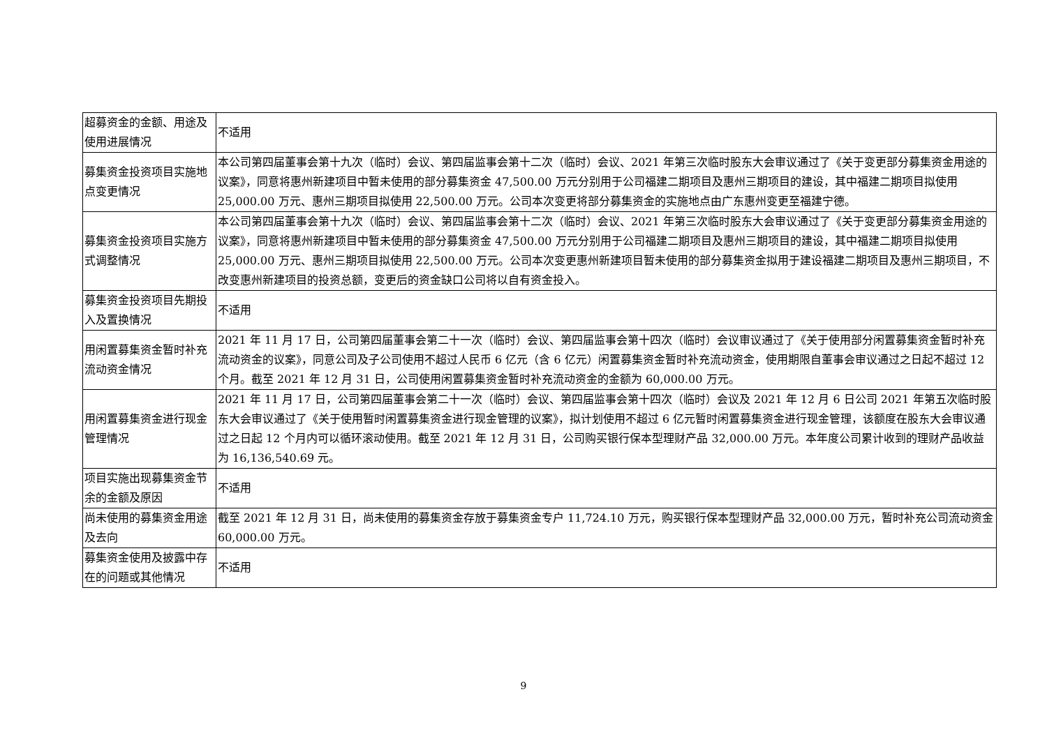| 超募资金的金额、用途及使用进展情况 | 不适用 |
| 募集资金投资项目实施地点变更情况 | 本公司第四届董事会第十九次（临时）会议、第四届监事会第十二次（临时）会议、2021 年第三次临时股东大会审议通过了《关于变更部分募集资金用途的议案》，同意将惠州新建项目中暂未使用的部分募集资金 47,500.00 万元分别用于公司福建二期项目及惠州三期项目的建设，其中福建二期项目拟使用 25,000.00 万元、惠州三期项目拟使用 22,500.00 万元。公司本次变更将部分募集资金的实施地点由广东惠州变更至福建宁德。 |
| 募集资金投资项目实施方式调整情况 | 本公司第四届董事会第十九次（临时）会议、第四届监事会第十二次（临时）会议、2021 年第三次临时股东大会审议通过了《关于变更部分募集资金用途的议案》，同意将惠州新建项目中暂未使用的部分募集资金 47,500.00 万元分别用于公司福建二期项目及惠州三期项目的建设，其中福建二期项目拟使用 25,000.00 万元、惠州三期项目拟使用 22,500.00 万元。公司本次变更惠州新建项目暂未使用的部分募集资金拟用于建设福建二期项目及惠州三期项目，不改变惠州新建项目的投资总额，变更后的资金缺口公司将以自有资金投入。 |
| 募集资金投资项目先期投入及置换情况 | 不适用 |
| 用闲置募集资金暂时补充流动资金情况 | 2021 年 11 月 17 日，公司第四届董事会第二十一次（临时）会议、第四届监事会第十四次（临时）会议审议通过了《关于使用部分闲置募集资金暂时补充流动资金的议案》，同意公司及子公司使用不超过人民币 6 亿元（含 6 亿元）闲置募集资金暂时补充流动资金，使用期限自董事会审议通过之日起不超过 12 个月。截至 2021 年 12 月 31 日，公司使用闲置募集资金暂时补充流动资金的金额为 60,000.00 万元。 |
| 用闲置募集资金进行现金管理情况 | 2021 年 11 月 17 日，公司第四届董事会第二十一次（临时）会议、第四届监事会第十四次（临时）会议及 2021 年 12 月 6 日公司 2021 年第五次临时股东大会审议通过了《关于使用暂时闲置募集资金进行现金管理的议案》，拟计划使用不超过 6 亿元暂时闲置募集资金进行现金管理，该额度在股东大会审议通过之日起 12 个月内可以循环滚动使用。截至 2021 年 12 月 31 日，公司购买银行保本型理财产品 32,000.00 万元。本年度公司累计收到的理财产品收益为 16,136,540.69 元。 |
| 项目实施出现募集资金节余的金额及原因 | 不适用 |
| 尚未使用的募集资金用途及去向 | 截至 2021 年 12 月 31 日，尚未使用的募集资金存放于募集资金专户 11,724.10 万元，购买银行保本型理财产品 32,000.00 万元，暂时补充公司流动资金 60,000.00 万元。 |
| 募集资金使用及披露中存在的问题或其他情况 | 不适用 |
9